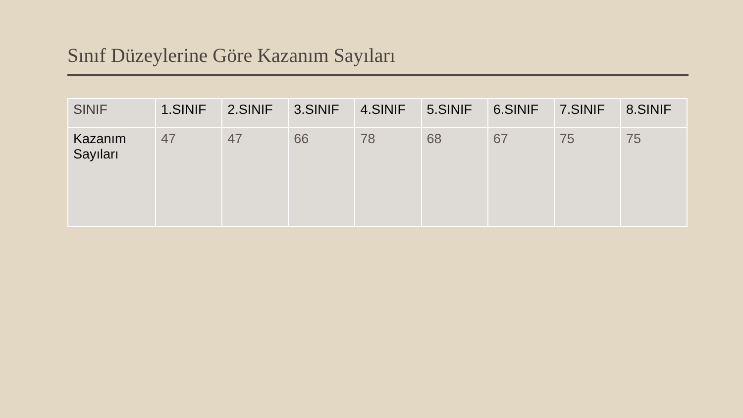Sınıf Düzeylerine Göre Kazanım Sayıları
| SINIF | 1.SINIF | 2.SINIF | 3.SINIF | 4.SINIF | 5.SINIF | 6.SINIF | 7.SINIF | 8.SINIF |
| Kazanım Sayıları | 47 | 47 | 66 | 78 | 68 | 67 | 75 | 75 |